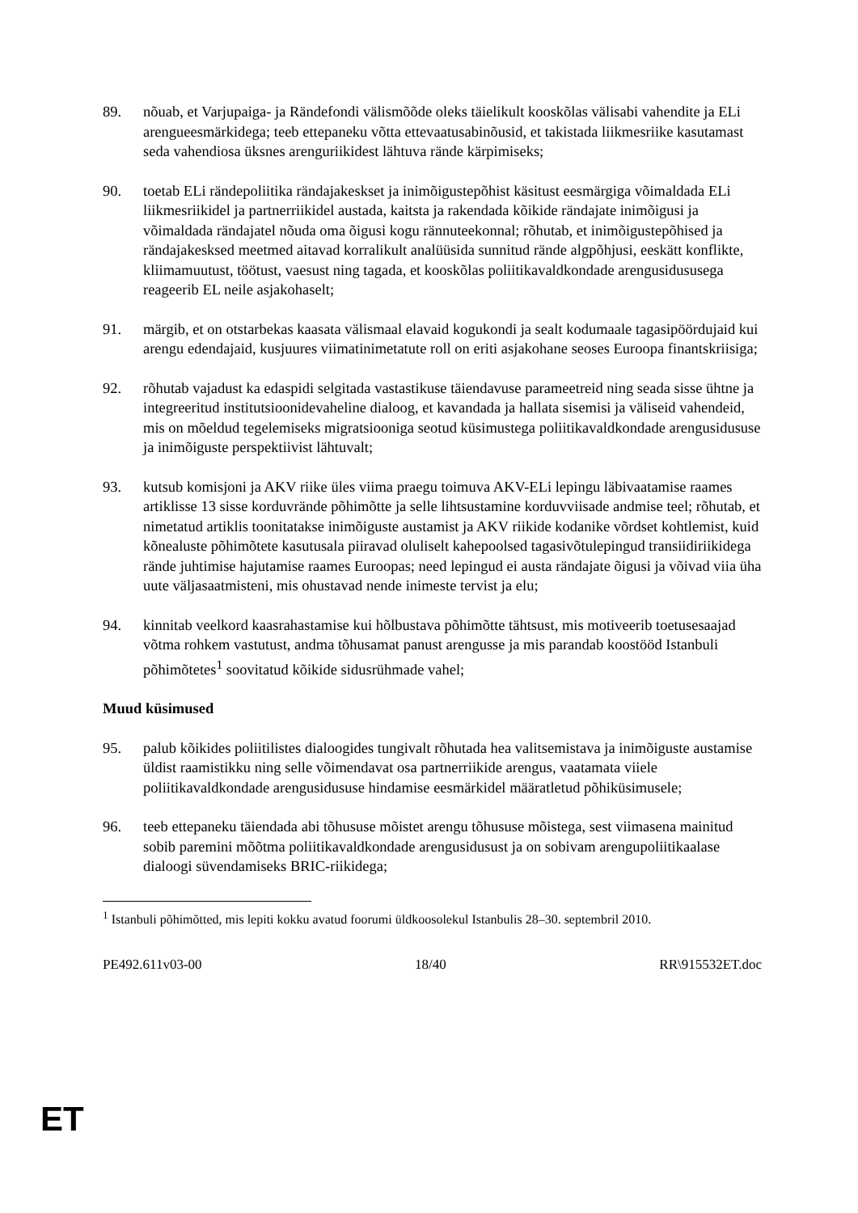89. nõuab, et Varjupaiga- ja Rändefondi välismõõde oleks täielikult kooskõlas välisabi vahendite ja ELi arengueesmärkidega; teeb ettepaneku võtta ettevaatusabinõusid, et takistada liikmesriike kasutamast seda vahendiosa üksnes arenguriikidest lähtuva rände kärpimiseks;
90. toetab ELi rändepoliitika rändajakeskset ja inimõigustepõhist käsitust eesmärgiga võimaldada ELi liikmesriikidel ja partnerriikidel austada, kaitsta ja rakendada kõikide rändajate inimõigusi ja võimaldada rändajatel nõuda oma õigusi kogu rännuteekonnal; rõhutab, et inimõigustepõhised ja rändajakesksed meetmed aitavad korralikult analüüsida sunnitud rände algpõhjusi, eeskätt konflikte, kliimamuutust, töötust, vaesust ning tagada, et kooskõlas poliitikavaldkondade arengusidususega reageerib EL neile asjakohaselt;
91. märgib, et on otstarbekas kaasata välismaal elavaid kogukondi ja sealt kodumaale tagasipöördujaid kui arengu edendajaid, kusjuures viimatinimetatute roll on eriti asjakohane seoses Euroopa finantskriisiga;
92. rõhutab vajadust ka edaspidi selgitada vastastikuse täiendavuse parameetreid ning seada sisse ühtne ja integreeritud institutsioonidevaheline dialoog, et kavandada ja hallata sisemisi ja väliseid vahendeid, mis on mõeldud tegelemiseks migratsiooniga seotud küsimustega poliitikavaldkondade arengusidususe ja inimõiguste perspektiivist lähtuvalt;
93. kutsub komisjoni ja AKV riike üles viima praegu toimuva AKV-ELi lepingu läbivaatamise raames artiklisse 13 sisse korduvrände põhimõtte ja selle lihtsustamine korduvviisade andmise teel; rõhutab, et nimetatud artiklis toonitatakse inimõiguste austamist ja AKV riikide kodanike võrdset kohtlemist, kuid kõnealuste põhimõtete kasutusala piiravad oluliselt kahepoolsed tagasivõtulepingud transiidiriikidega rände juhtimise hajutamise raames Euroopas; need lepingud ei austa rändajate õigusi ja võivad viia üha uute väljasaatmisteni, mis ohustavad nende inimeste tervist ja elu;
94. kinnitab veelkord kaasrahastamise kui hõlbustava põhimõtte tähtsust, mis motiveerib toetusesaajad võtma rohkem vastutust, andma tõhusamat panust arengusse ja mis parandab koostööd Istanbuli põhimõtetes<sup>1</sup> soovitatud kõikide sidusrühmade vahel;
Muud küsimused
95. palub kõikides poliitilistes dialoogides tungivalt rõhutada hea valitsemistava ja inimõiguste austamise üldist raamistikku ning selle võimendavat osa partnerriikide arengus, vaatamata viiele poliitikavaldkondade arengusidususe hindamise eesmärkidel määratletud põhiküsimusele;
96. teeb ettepaneku täiendada abi tõhususe mõistet arengu tõhususe mõistega, sest viimasena mainitud sobib paremini mõõtma poliitikavaldkondade arengusidusust ja on sobivam arengupoliitikaalase dialoogi süvendamiseks BRIC-riikidega;
<sup>1</sup> Istanbuli põhimõtted, mis lepiti kokku avatud foorumi üldkoosolekul Istanbulis 28–30. septembril 2010.
PE492.611v03-00 18/40 RR\915532ET.doc
ET